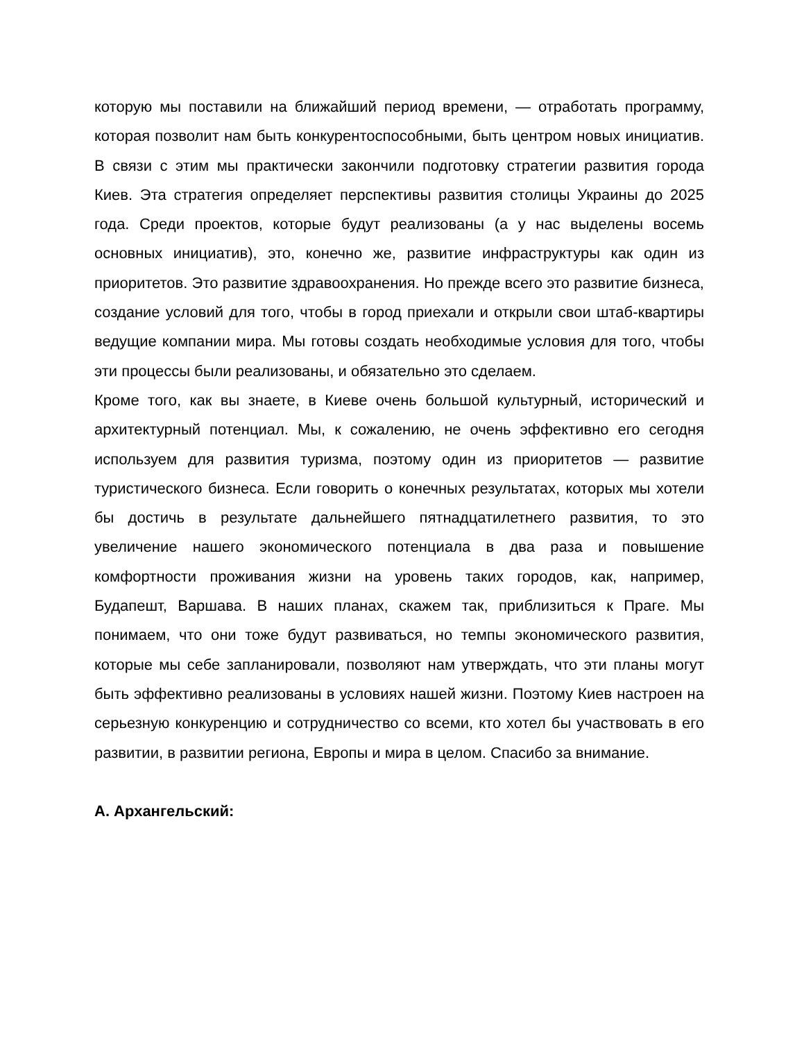которую мы поставили на ближайший период времени, — отработать программу, которая позволит нам быть конкурентоспособными, быть центром новых инициатив. В связи с этим мы практически закончили подготовку стратегии развития города Киев. Эта стратегия определяет перспективы развития столицы Украины до 2025 года. Среди проектов, которые будут реализованы (а у нас выделены восемь основных инициатив), это, конечно же, развитие инфраструктуры как один из приоритетов. Это развитие здравоохранения. Но прежде всего это развитие бизнеса, создание условий для того, чтобы в город приехали и открыли свои штаб-квартиры ведущие компании мира. Мы готовы создать необходимые условия для того, чтобы эти процессы были реализованы, и обязательно это сделаем.
Кроме того, как вы знаете, в Киеве очень большой культурный, исторический и архитектурный потенциал. Мы, к сожалению, не очень эффективно его сегодня используем для развития туризма, поэтому один из приоритетов — развитие туристического бизнеса. Если говорить о конечных результатах, которых мы хотели бы достичь в результате дальнейшего пятнадцатилетнего развития, то это увеличение нашего экономического потенциала в два раза и повышение комфортности проживания жизни на уровень таких городов, как, например, Будапешт, Варшава. В наших планах, скажем так, приблизиться к Праге. Мы понимаем, что они тоже будут развиваться, но темпы экономического развития, которые мы себе запланировали, позволяют нам утверждать, что эти планы могут быть эффективно реализованы в условиях нашей жизни. Поэтому Киев настроен на серьезную конкуренцию и сотрудничество со всеми, кто хотел бы участвовать в его развитии, в развитии региона, Европы и мира в целом. Спасибо за внимание.
А. Архангельский: